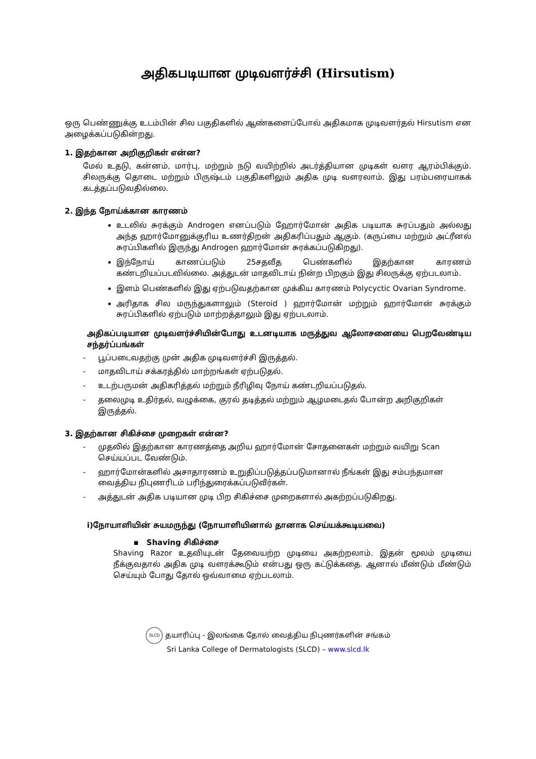அதிகபடியான முடிவளர்ச்சி (Hirsutism)
ஒரு பெண்ணுக்கு உடம்பின் சில பகுதிகளில் ஆண்களைப்போல் அதிகமாக முடிவளர்தல் Hirsutism என அழைக்கப்படுகின்றது.
1. இதற்கான அறிகுறிகள் என்ன?
மேல் உதடு, கன்னம், மார்பு, மற்றும் நடு வயிற்றில் அடர்த்தியான முடிகள் வளர ஆரம்பிக்கும். சிலருக்கு தொடை மற்றும் பிருஷ்டம் பகுதிகளிலும் அதிக முடி வளரலாம். இது பரம்பரையாகக் கடத்தப்படுவதில்லை.
2. இந்த நோய்க்கான காரணம்
உடலில் சுரக்கும் Androgen எனப்படும் ஹோர்மோன் அதிக படியாக சுரப்பதும் அல்லது அந்த ஹார்மோனுக்குரிய உணர்திறன் அதிகரிப்பதும் ஆகும். (கருப்பை மற்றும் அட்ரீனல் சுரப்பிகளில் இருந்து Androgen ஹார்மோன் சுரக்கப்படுகிறது).
இந்நோய் காணப்படும் 25சதவீத பெண்களில் இதற்கான காரணம் கண்டறியப்படவில்லை. அத்துடன் மாதவிடாய் நின்ற பிறகும் இது சிலருக்கு ஏற்படலாம்.
இளம் பெண்களில் இது ஏற்படுவதற்கான முக்கிய காரணம் Polycyctic Ovarian Syndrome.
அரிதாக சில மருந்துகளாலும் (Steroid ) ஹார்மோன் மற்றும் ஹார்மோன் சுரக்கும் சுரப்பிகளில் ஏற்படும் மாற்றத்தாலும் இது ஏற்படலாம்.
அதிகப்படியான முடிவளர்ச்சியின்போது உடனடியாக மருத்துவ ஆலோசனையை பெறவேண்டிய சந்தர்ப்பங்கள்
- பூப்படைவதற்கு முன் அதிக முடிவளர்ச்சி இருத்தல்.
- மாதவிடாய் சக்கரத்தில் மாற்றங்கள் ஏற்படுதல்.
- உடற்பருமன் அதிகரித்தல் மற்றும் நீரிழிவு நோய் கண்டறியப்படுதல்.
- தலைமுடி உதிர்தல், வழுக்கை, குரல் தடித்தல் மற்றும் ஆழமடைதல் போன்ற அறிகுறிகள் இருத்தல்.
3. இதற்கான சிகிச்சை முறைகள் என்ன?
- முதலில் இதற்கான காரணத்தை அறிய ஹார்மோன் சோதனைகள் மற்றும் வயிறு Scan செய்யப்பட வேண்டும்.
- ஹார்மோன்களில் அசாதாரணம் உறுதிப்படுத்தப்படுமானால் நீங்கள் இது சம்பந்தமான வைத்திய நிபுணரிடம் பரிந்துரைக்கப்படுவீர்கள்.
- அத்துடன் அதிக படியான முடி பிற சிகிச்சை முறைகளால் அகற்றப்படுகிறது.
i)நோயாளியின் சுயமருந்து (நோயாளியினால் தானாக செய்யக்கூடியவை)
▪ Shaving சிகிச்சை
Shaving Razor உதவியுடன் தேவையற்ற முடியை அகற்றலாம். இதன் மூலம் முடியை நீக்குவதால் அதிக முடி வளரக்கூடும் என்பது ஒரு கட்டுக்கதை. ஆனால் மீண்டும் மீண்டும் செய்யும் போது தோல் ஒவ்வாமை ஏற்படலாம்.
SLCD தயாரிப்பு - இலங்கை தோல் வைத்திய நிபுணர்களின் சங்கம்
Sri Lanka College of Dermatologists (SLCD) – www.slcd.lk